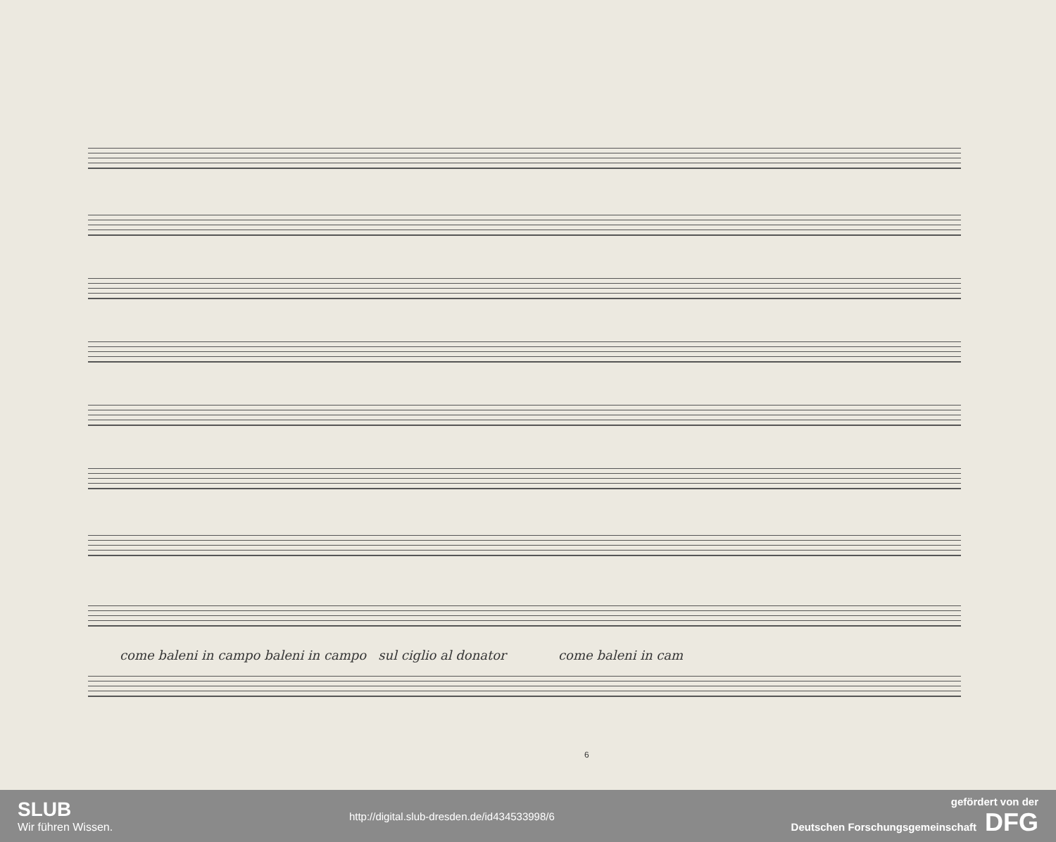come baleni in campo baleni in campo sul ciglio al donator come baleni in cam
6
SLUB
Wir führen Wissen.
http://digital.slub-dresden.de/id434533998/6
gefördert von der
Deutschen Forschungsgemeinschaft DFG